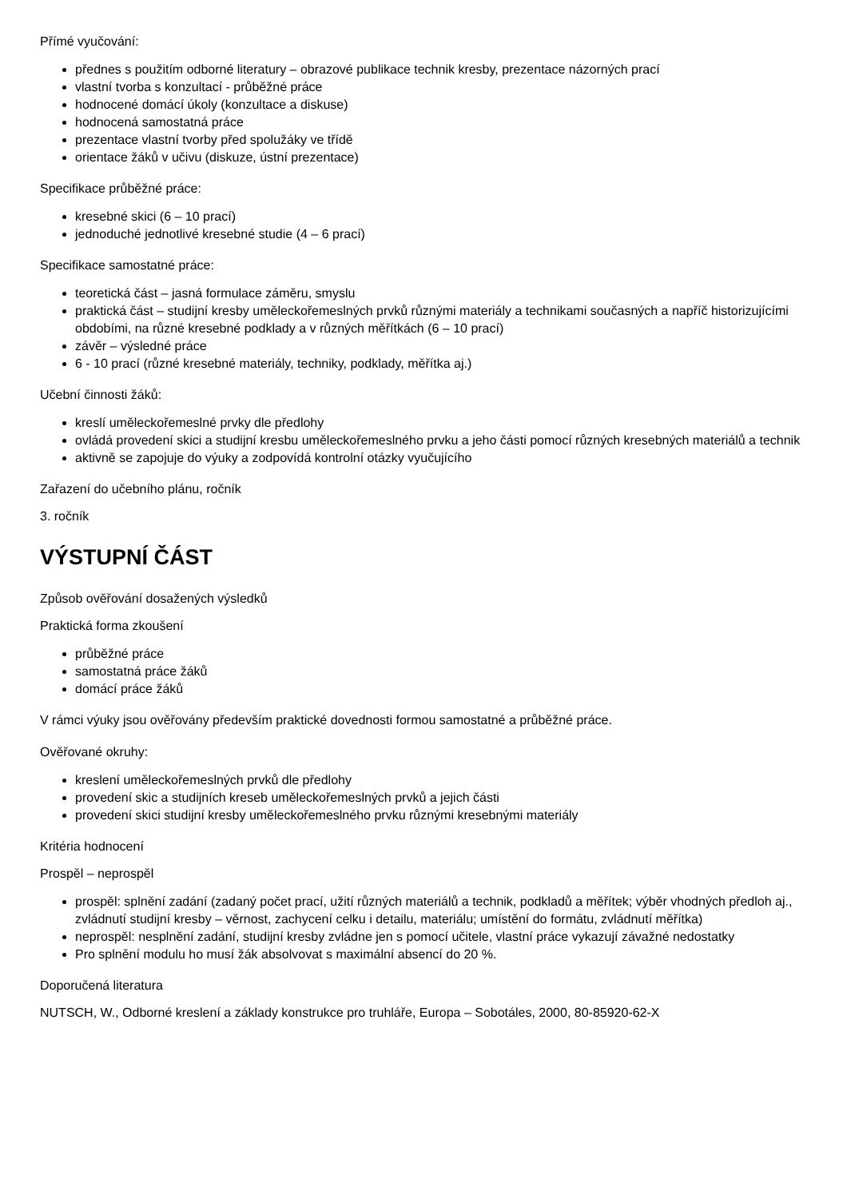Přímé vyučování:
přednes s použitím odborné literatury – obrazové publikace technik kresby, prezentace názorných prací
vlastní tvorba s konzultací - průběžné práce
hodnocené domácí úkoly (konzultace a diskuse)
hodnocená samostatná práce
prezentace vlastní tvorby před spolužáky ve třídě
orientace žáků v učivu (diskuze, ústní prezentace)
Specifikace průběžné práce:
kresebné skici (6 – 10 prací)
jednoduché jednotlivé kresebné studie (4 – 6 prací)
Specifikace samostatné práce:
teoretická část – jasná formulace záměru, smyslu
praktická část – studijní kresby uměleckořemeslných prvků různými materiály a technikami současných a napříč historizujícími obdobími, na různé kresebné podklady a v různých měřítkách (6 – 10 prací)
závěr – výsledné práce
6 - 10 prací (různé kresebné materiály, techniky, podklady, měřítka aj.)
Učební činnosti žáků:
kreslí uměleckořemeslné prvky dle předlohy
ovládá provedení skici a studijní kresbu uměleckořemeslného prvku a jeho části pomocí různých kresebných materiálů a technik
aktivně se zapojuje do výuky a zodpovídá kontrolní otázky vyučujícího
Zařazení do učebního plánu, ročník
3. ročník
VÝSTUPNÍ ČÁST
Způsob ověřování dosažených výsledků
Praktická forma zkoušení
průběžné práce
samostatná práce žáků
domácí práce žáků
V rámci výuky jsou ověřovány především praktické dovednosti formou samostatné a průběžné práce.
Ověřované okruhy:
kreslení uměleckořemeslných prvků dle předlohy
provedení skic a studijních kreseb uměleckořemeslných prvků a jejich části
provedení skici studijní kresby uměleckořemeslného prvku různými kresebnými materiály
Kritéria hodnocení
Prospěl – neprospěl
prospěl: splnění zadání (zadaný počet prací, užití různých materiálů a technik, podkladů a měřítek; výběr vhodných předloh aj., zvládnutí studijní kresby – věrnost, zachycení celku i detailu, materiálu; umístění do formátu, zvládnutí měřítka)
neprospěl: nesplnění zadání, studijní kresby zvládne jen s pomocí učitele, vlastní práce vykazují závažné nedostatky
Pro splnění modulu ho musí žák absolvovat s maximální absencí do 20 %.
Doporučená literatura
NUTSCH, W., Odborné kreslení a základy konstrukce pro truhláře, Europa – Sobotáles, 2000, 80-85920-62-X